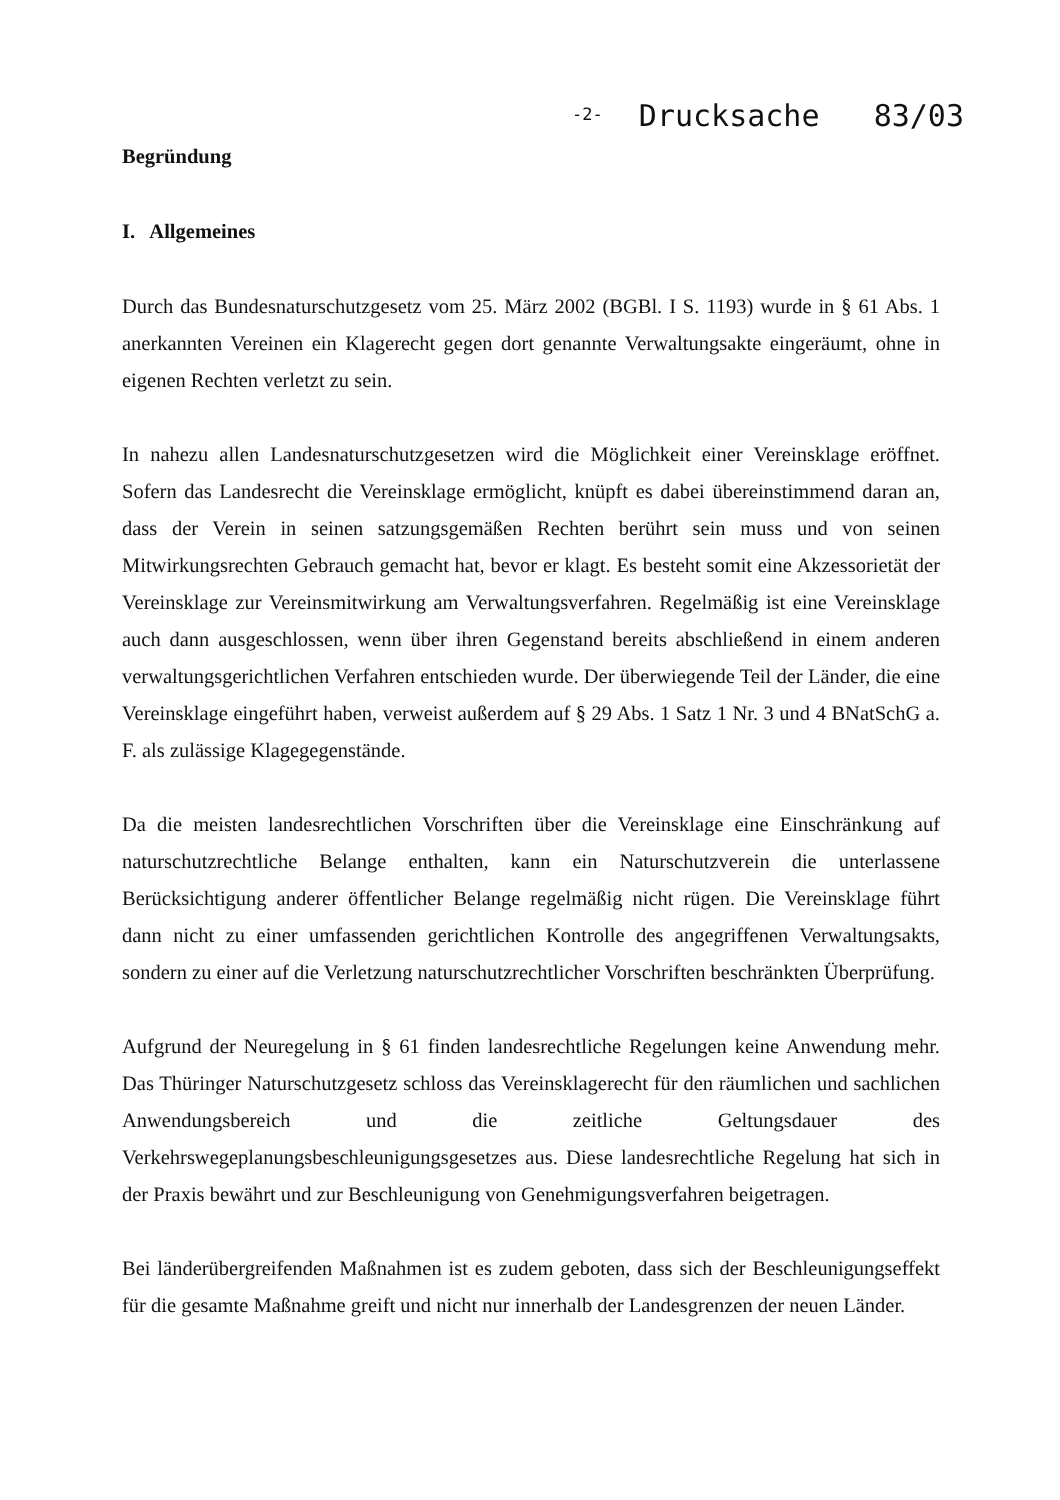-2- Drucksache 83/03
Begründung
I. Allgemeines
Durch das Bundesnaturschutzgesetz vom 25. März 2002 (BGBl. I S. 1193) wurde in § 61 Abs. 1 anerkannten Vereinen ein Klagerecht gegen dort genannte Verwaltungsakte eingeräumt, ohne in eigenen Rechten verletzt zu sein.
In nahezu allen Landesnaturschutzgesetzen wird die Möglichkeit einer Vereinsklage eröffnet. Sofern das Landesrecht die Vereinsklage ermöglicht, knüpft es dabei übereinstimmend daran an, dass der Verein in seinen satzungsgemäßen Rechten berührt sein muss und von seinen Mitwirkungsrechten Gebrauch gemacht hat, bevor er klagt. Es besteht somit eine Akzessorietät der Vereinsklage zur Vereinsmitwirkung am Verwaltungsverfahren. Regelmäßig ist eine Vereinsklage auch dann ausgeschlossen, wenn über ihren Gegenstand bereits abschließend in einem anderen verwaltungsgerichtlichen Verfahren entschieden wurde. Der überwiegende Teil der Länder, die eine Vereinsklage eingeführt haben, verweist außerdem auf § 29 Abs. 1 Satz 1 Nr. 3 und 4 BNatSchG a. F. als zulässige Klagegegenstände.
Da die meisten landesrechtlichen Vorschriften über die Vereinsklage eine Einschränkung auf naturschutzrechtliche Belange enthalten, kann ein Naturschutzverein die unterlassene Berücksichtigung anderer öffentlicher Belange regelmäßig nicht rügen. Die Vereinsklage führt dann nicht zu einer umfassenden gerichtlichen Kontrolle des angegriffenen Verwaltungsakts, sondern zu einer auf die Verletzung naturschutzrechtlicher Vorschriften beschränkten Überprüfung.
Aufgrund der Neuregelung in § 61 finden landesrechtliche Regelungen keine Anwendung mehr. Das Thüringer Naturschutzgesetz schloss das Vereinsklagerecht für den räumlichen und sachlichen Anwendungsbereich und die zeitliche Geltungsdauer des Verkehrswegeplanungsbeschleunigungsgesetzes aus. Diese landesrechtliche Regelung hat sich in der Praxis bewährt und zur Beschleunigung von Genehmigungsverfahren beigetragen.
Bei länderübergreifenden Maßnahmen ist es zudem geboten, dass sich der Beschleunigungseffekt für die gesamte Maßnahme greift und nicht nur innerhalb der Landesgrenzen der neuen Länder.